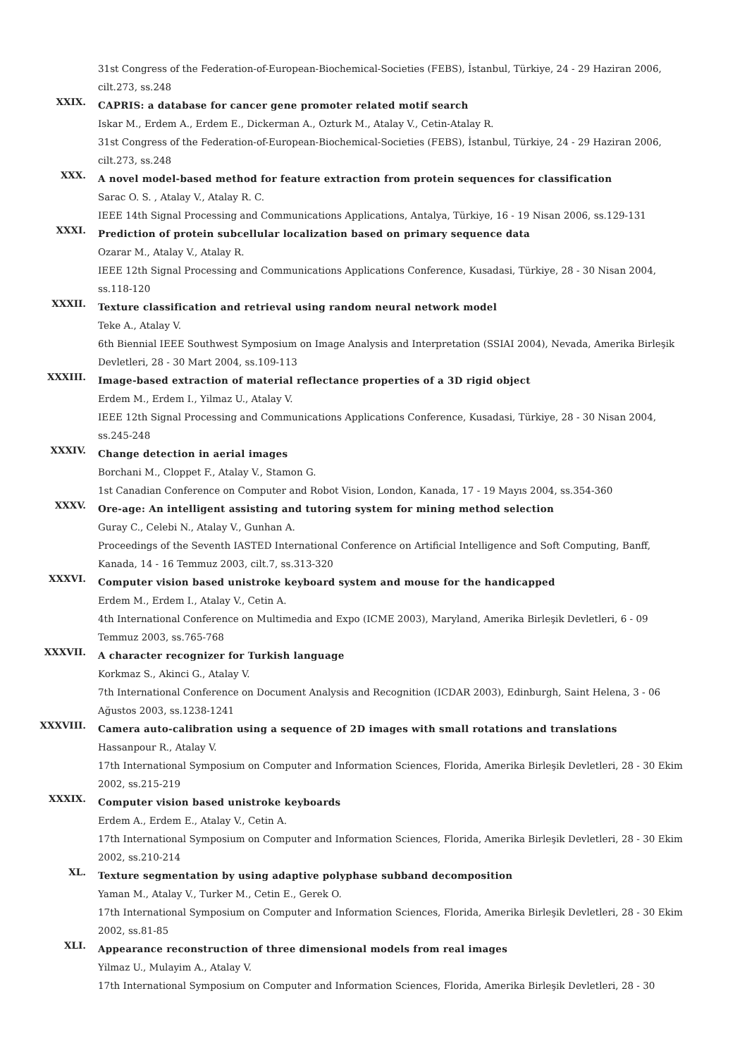31st Congress of the Federation-of-European-Biochemical-Societies (FEBS), İstanbul, Türkiye, 24 - 29 Haziran 2006, cilt.273, ss.248
XXIX.
CAPRIS: a database for cancer gene promoter related motif search
Iskar M., Erdem A., Erdem E., Dickerman A., Ozturk M., Atalay V., Cetin-Atalay R.
31st Congress of the Federation-of-European-Biochemical-Societies (FEBS), İstanbul, Türkiye, 24 - 29 Haziran 2006, cilt.273, ss.248
XXX.
A novel model-based method for feature extraction from protein sequences for classification
Sarac O. S. , Atalay V., Atalay R. C.
IEEE 14th Signal Processing and Communications Applications, Antalya, Türkiye, 16 - 19 Nisan 2006, ss.129-131
XXXI.
Prediction of protein subcellular localization based on primary sequence data
Ozarar M., Atalay V., Atalay R.
IEEE 12th Signal Processing and Communications Applications Conference, Kusadasi, Türkiye, 28 - 30 Nisan 2004, ss.118-120
XXXII.
Texture classification and retrieval using random neural network model
Teke A., Atalay V.
6th Biennial IEEE Southwest Symposium on Image Analysis and Interpretation (SSIAI 2004), Nevada, Amerika Birleşik Devletleri, 28 - 30 Mart 2004, ss.109-113
XXXIII.
Image-based extraction of material reflectance properties of a 3D rigid object
Erdem M., Erdem I., Yilmaz U., Atalay V.
IEEE 12th Signal Processing and Communications Applications Conference, Kusadasi, Türkiye, 28 - 30 Nisan 2004, ss.245-248
XXXIV.
Change detection in aerial images
Borchani M., Cloppet F., Atalay V., Stamon G.
1st Canadian Conference on Computer and Robot Vision, London, Kanada, 17 - 19 Mayıs 2004, ss.354-360
XXXV.
Ore-age: An intelligent assisting and tutoring system for mining method selection
Guray C., Celebi N., Atalay V., Gunhan A.
Proceedings of the Seventh IASTED International Conference on Artificial Intelligence and Soft Computing, Banff, Kanada, 14 - 16 Temmuz 2003, cilt.7, ss.313-320
XXXVI.
Computer vision based unistroke keyboard system and mouse for the handicapped
Erdem M., Erdem I., Atalay V., Cetin A.
4th International Conference on Multimedia and Expo (ICME 2003), Maryland, Amerika Birleşik Devletleri, 6 - 09 Temmuz 2003, ss.765-768
XXXVII.
A character recognizer for Turkish language
Korkmaz S., Akinci G., Atalay V.
7th International Conference on Document Analysis and Recognition (ICDAR 2003), Edinburgh, Saint Helena, 3 - 06 Ağustos 2003, ss.1238-1241
XXXVIII.
Camera auto-calibration using a sequence of 2D images with small rotations and translations
Hassanpour R., Atalay V.
17th International Symposium on Computer and Information Sciences, Florida, Amerika Birleşik Devletleri, 28 - 30 Ekim 2002, ss.215-219
XXXIX.
Computer vision based unistroke keyboards
Erdem A., Erdem E., Atalay V., Cetin A.
17th International Symposium on Computer and Information Sciences, Florida, Amerika Birleşik Devletleri, 28 - 30 Ekim 2002, ss.210-214
XL.
Texture segmentation by using adaptive polyphase subband decomposition
Yaman M., Atalay V., Turker M., Cetin E., Gerek O.
17th International Symposium on Computer and Information Sciences, Florida, Amerika Birleşik Devletleri, 28 - 30 Ekim 2002, ss.81-85
XLI.
Appearance reconstruction of three dimensional models from real images
Yilmaz U., Mulayim A., Atalay V.
17th International Symposium on Computer and Information Sciences, Florida, Amerika Birleşik Devletleri, 28 - 30